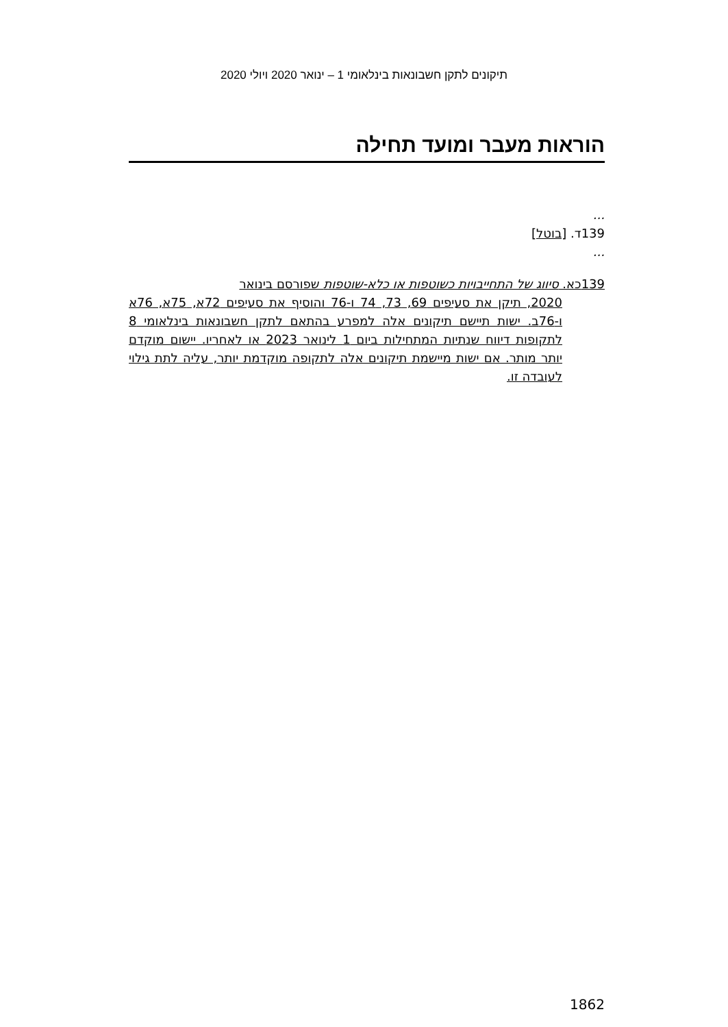תיקונים לתקן חשבונאות בינלאומי 1 – ינואר 2020 ויולי 2020
הוראות מעבר ומועד תחילה
...
139ד. [בוטל]
...
139כא. סיווג של התחייבויות כשוטפות או כלא-שוטפות שפורסם בינואר
2020, תיקן את סעיפים 69, 73, 74 ו-76 והוסיף את סעיפים 72א, 75א, 76א ו-76ב. ישות תיישם תיקונים אלה למפרע בהתאם לתקן חשבונאות בינלאומי 8 לתקופות דיווח שנתיות המתחילות ביום 1 לינואר 2023 או לאחריו. יישום מוקדם יותר מותר. אם ישות מיישמת תיקונים אלה לתקופה מוקדמת יותר, עליה לתת גילוי לעובדה זו.
1862